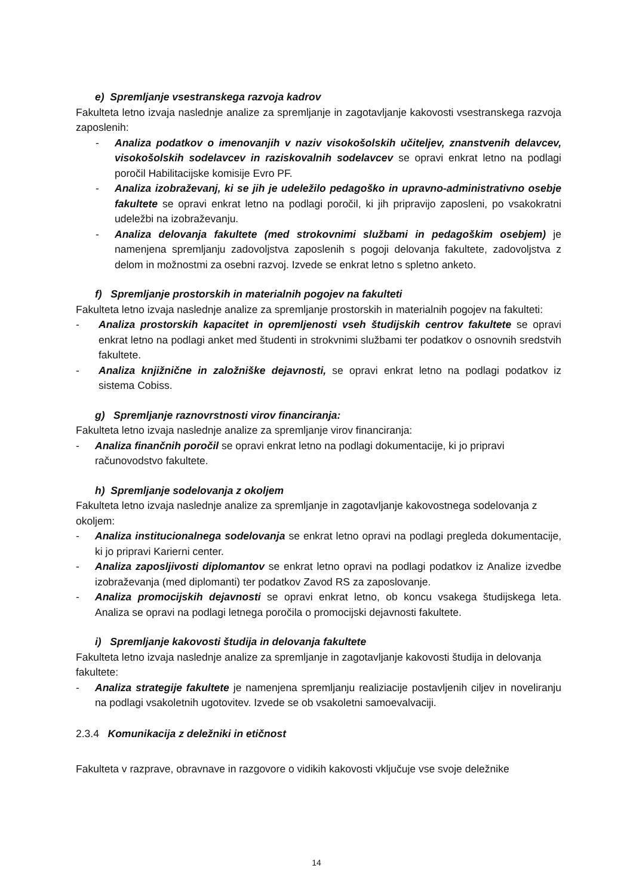e) Spremljanje vsestranskega razvoja kadrov
Fakulteta letno izvaja naslednje analize za spremljanje in zagotavljanje kakovosti vsestranskega razvoja zaposlenih:
- Analiza podatkov o imenovanjih v naziv visokošolskih učiteljev, znanstvenih delavcev, visokošolskih sodelavcev in raziskovalnih sodelavcev se opravi enkrat letno na podlagi poročil Habilitacijske komisije Evro PF.
- Analiza izobraževanj, ki se jih je udeležilo pedagoško in upravno-administrativno osebje fakultete se opravi enkrat letno na podlagi poročil, ki jih pripravijo zaposleni, po vsakokratni udeležbi na izobraževanju.
- Analiza delovanja fakultete (med strokovnimi službami in pedagoškim osebjem) je namenjena spremljanju zadovoljstva zaposlenih s pogoji delovanja fakultete, zadovoljstva z delom in možnostmi za osebni razvoj. Izvede se enkrat letno s spletno anketo.
f) Spremljanje prostorskih in materialnih pogojev na fakulteti
Fakulteta letno izvaja naslednje analize za spremljanje prostorskih in materialnih pogojev na fakulteti:
- Analiza prostorskih kapacitet in opremljenosti vseh študijskih centrov fakultete se opravi enkrat letno na podlagi anket med študenti in strokvnimi službami ter podatkov o osnovnih sredstvih fakultete.
- Analiza knjižnične in založniške dejavnosti, se opravi enkrat letno na podlagi podatkov iz sistema Cobiss.
g) Spremljanje raznovrstnosti virov financiranja:
Fakulteta letno izvaja naslednje analize za spremljanje virov financiranja:
- Analiza finančnih poročil se opravi enkrat letno na podlagi dokumentacije, ki jo pripravi računovodstvo fakultete.
h) Spremljanje sodelovanja z okoljem
Fakulteta letno izvaja naslednje analize za spremljanje in zagotavljanje kakovostnega sodelovanja z okoljem:
- Analiza institucionalnega sodelovanja se enkrat letno opravi na podlagi pregleda dokumentacije, ki jo pripravi Karierni center.
- Analiza zaposljivosti diplomantov se enkrat letno opravi na podlagi podatkov iz Analize izvedbe izobraževanja (med diplomanti) ter podatkov Zavod RS za zaposlovanje.
- Analiza promocijskih dejavnosti se opravi enkrat letno, ob koncu vsakega študijskega leta. Analiza se opravi na podlagi letnega poročila o promocijski dejavnosti fakultete.
i) Spremljanje kakovosti študija in delovanja fakultete
Fakulteta letno izvaja naslednje analize za spremljanje in zagotavljanje kakovosti študija in delovanja fakultete:
- Analiza strategije fakultete je namenjena spremljanju realiziacije postavljenih ciljev in noveliranju na podlagi vsakoletnih ugotovitev. Izvede se ob vsakoletni samoevalvaciji.
2.3.4 Komunikacija z deležniki in etičnost
Fakulteta v razprave, obravnave in razgovore o vidikih kakovosti vključuje vse svoje deležnike
14